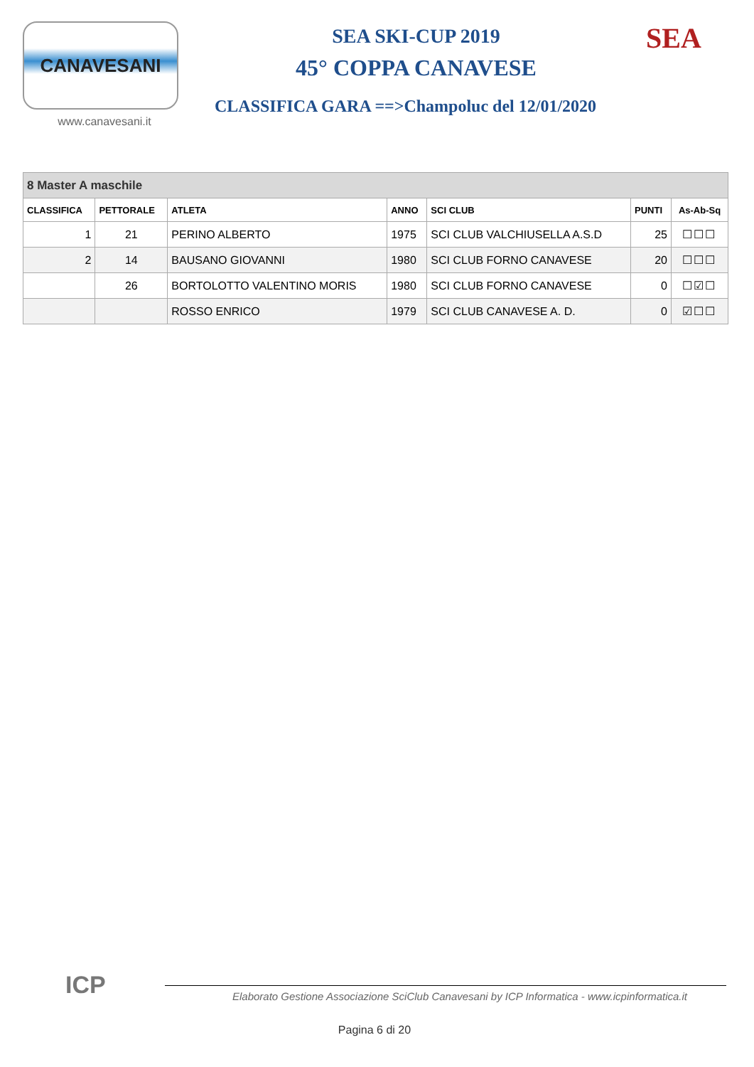CANAVESANI
www.canavesani.it
SEA SKI-CUP 2019
45° COPPA CANAVESE
CLASSIFICA GARA ==>Champoluc del 12/01/2020
SEA
| 8 Master A maschile | | | | | | |
| --- | --- | --- | --- | --- | --- | --- |
| CLASSIFICA | PETTORALE | ATLETA | ANNO | SCI CLUB | PUNTI | As-Ab-Sq |
| 1 | 21 | PERINO ALBERTO | 1975 | SCI CLUB VALCHIUSELLA A.S.D | 25 | ☐☐☐ |
| 2 | 14 | BAUSANO GIOVANNI | 1980 | SCI CLUB FORNO CANAVESE | 20 | ☐☐☐ |
| | 26 | BORTOLOTTO VALENTINO MORIS | 1980 | SCI CLUB FORNO CANAVESE | 0 | ☐☑☐ |
| | | ROSSO ENRICO | 1979 | SCI CLUB CANAVESE A. D. | 0 | ☑☐☐ |
ICP
Elaborato Gestione Associazione SciClub Canavesani by ICP Informatica - www.icpinformatica.it
Pagina 6 di 20